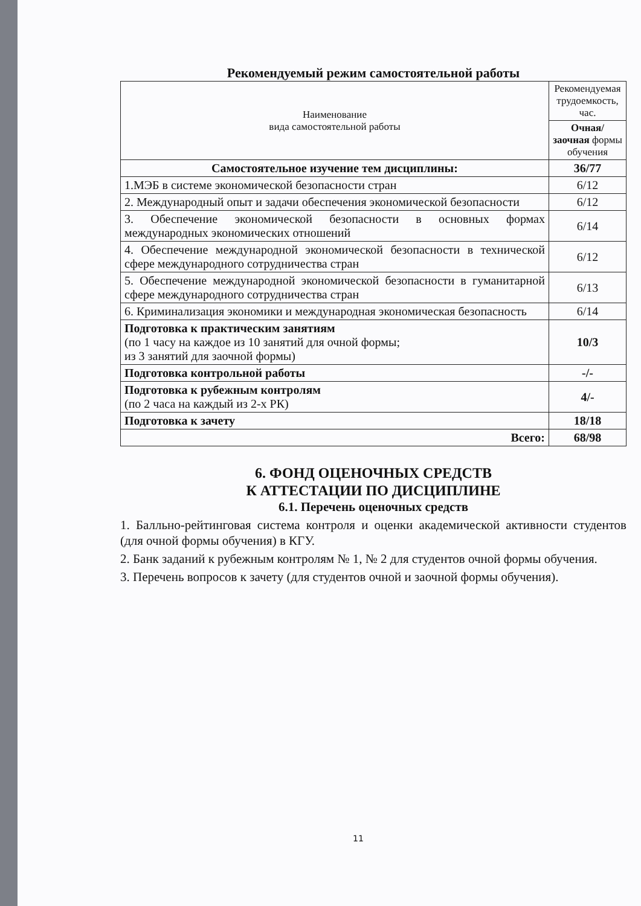Рекомендуемый режим самостоятельной работы
| Наименование вида самостоятельной работы | Рекомендуемая трудоемкость, час. |
| --- | --- |
| | Очная/ заочная формы обучения |
| Самостоятельное изучение тем дисциплины: | 36/77 |
| 1.МЭБ в системе экономической безопасности стран | 6/12 |
| 2. Международный опыт и задачи обеспечения экономической безопасности | 6/12 |
| 3. Обеспечение экономической безопасности в основных формах международных экономических отношений | 6/14 |
| 4. Обеспечение международной экономической безопасности в технической сфере международного сотрудничества стран | 6/12 |
| 5. Обеспечение международной экономической безопасности в гуманитарной сфере международного сотрудничества стран | 6/13 |
| 6. Криминализация экономики и международная экономическая безопасность | 6/14 |
| Подготовка к практическим занятиям (по 1 часу на каждое из 10 занятий для очной формы; из 3 занятий для заочной формы) | 10/3 |
| Подготовка контрольной работы | -/- |
| Подготовка к рубежным контролям (по 2 часа на каждый из 2-х РК) | 4/- |
| Подготовка к зачету | 18/18 |
| Всего: | 68/98 |
6. ФОНД ОЦЕНОЧНЫХ СРЕДСТВ
К АТТЕСТАЦИИ ПО ДИСЦИПЛИНЕ
6.1. Перечень оценочных средств
1. Балльно-рейтинговая система контроля и оценки академической активности студентов (для очной формы обучения) в КГУ.
2. Банк заданий к рубежным контролям № 1, № 2 для студентов очной формы обучения.
3. Перечень вопросов к зачету (для студентов очной и заочной формы обучения).
11